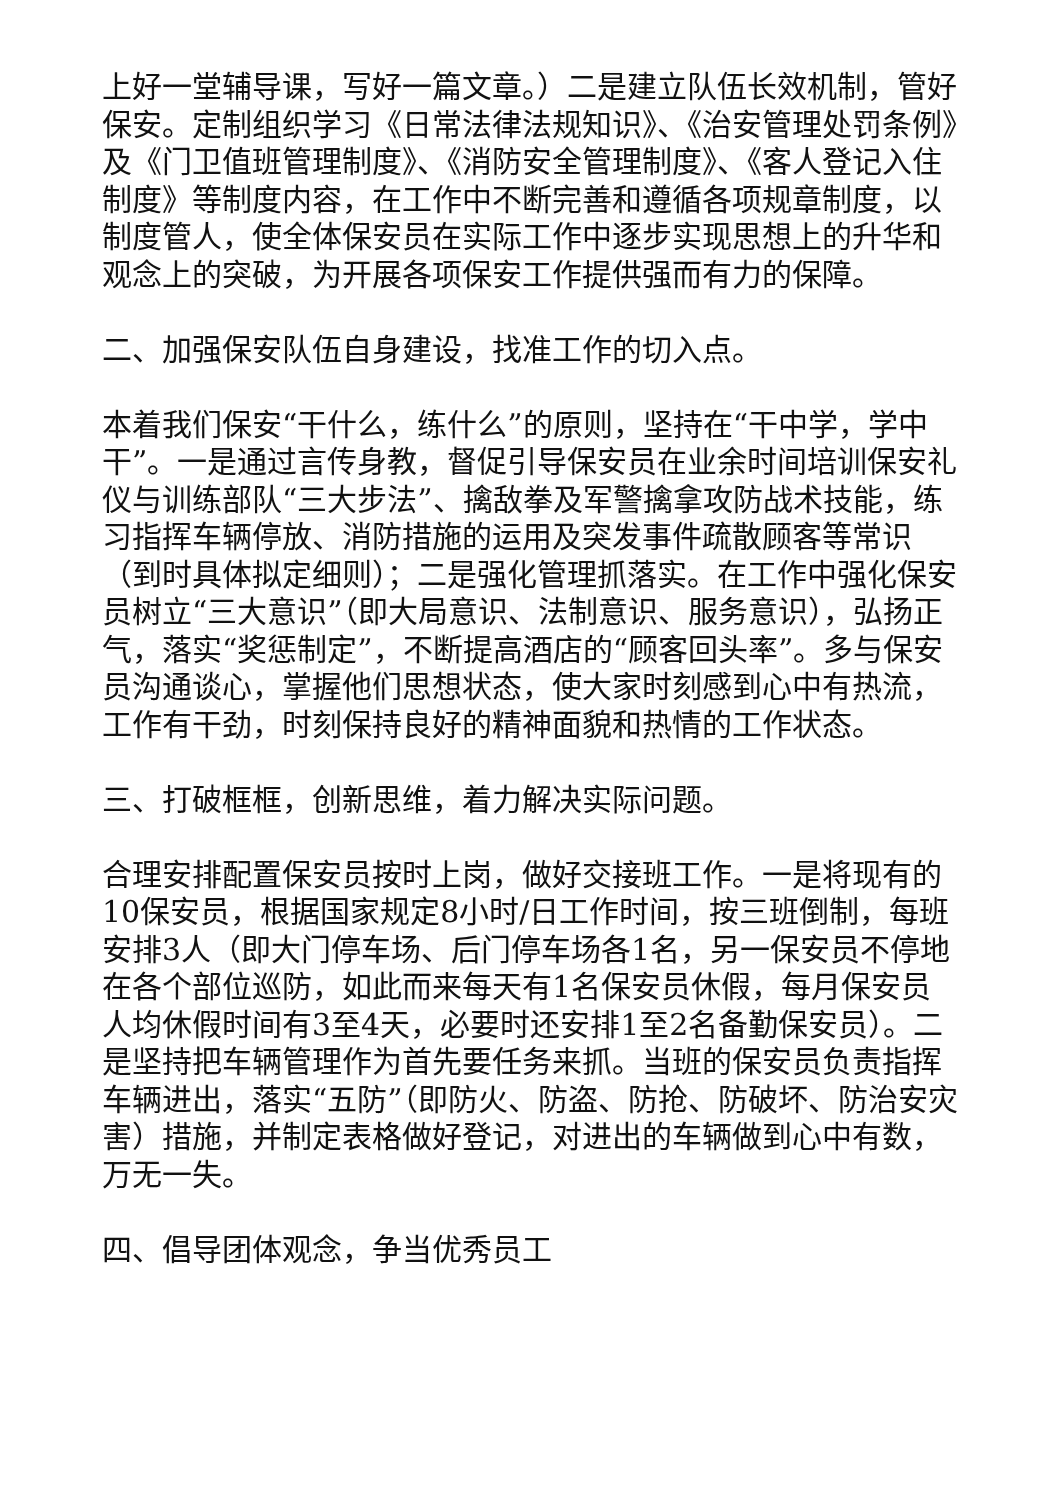上好一堂辅导课，写好一篇文章。）二是建立队伍长效机制，管好保安。定制组织学习《日常法律法规知识》、《治安管理处罚条例》及《门卫值班管理制度》、《消防安全管理制度》、《客人登记入住制度》等制度内容，在工作中不断完善和遵循各项规章制度，以制度管人，使全体保安员在实际工作中逐步实现思想上的升华和观念上的突破，为开展各项保安工作提供强而有力的保障。
二、加强保安队伍自身建设，找准工作的切入点。
本着我们保安“干什么，练什么”的原则，坚持在“干中学，学中干”。一是通过言传身教，督促引导保安员在业余时间培训保安礼仪与训练部队“三大步法”、擒敌拳及军警擒拿攻防战术技能，练习指挥车辆停放、消防措施的运用及突发事件疏散顾客等常识（到时具体拟定细则）；二是强化管理抓落实。在工作中强化保安员树立“三大意识”（即大局意识、法制意识、服务意识），弘扬正气，落实“奖惩制定”，不断提高酒店的“顾客回头率”。多与保安员沟通谈心，掌握他们思想状态，使大家时刻感到心中有热流，工作有干劲，时刻保持良好的精神面貌和热情的工作状态。
三、打破框框，创新思维，着力解决实际问题。
合理安排配置保安员按时上岗，做好交接班工作。一是将现有的10保安员，根据国家规定8小时/日工作时间，按三班倒制，每班安排3人（即大门停车场、后门停车场各1名，另一保安员不停地在各个部位巡防，如此而来每天有1名保安员休假，每月保安员人均休假时间有3至4天，必要时还安排1至2名备勤保安员）。二是坚持把车辆管理作为首先要任务来抓。当班的保安员负责指挥车辆进出，落实“五防”（即防火、防盗、防抢、防破坏、防治安灾害）措施，并制定表格做好登记，对进出的车辆做到心中有数，万无一失。
四、倡导团体观念，争当优秀员工